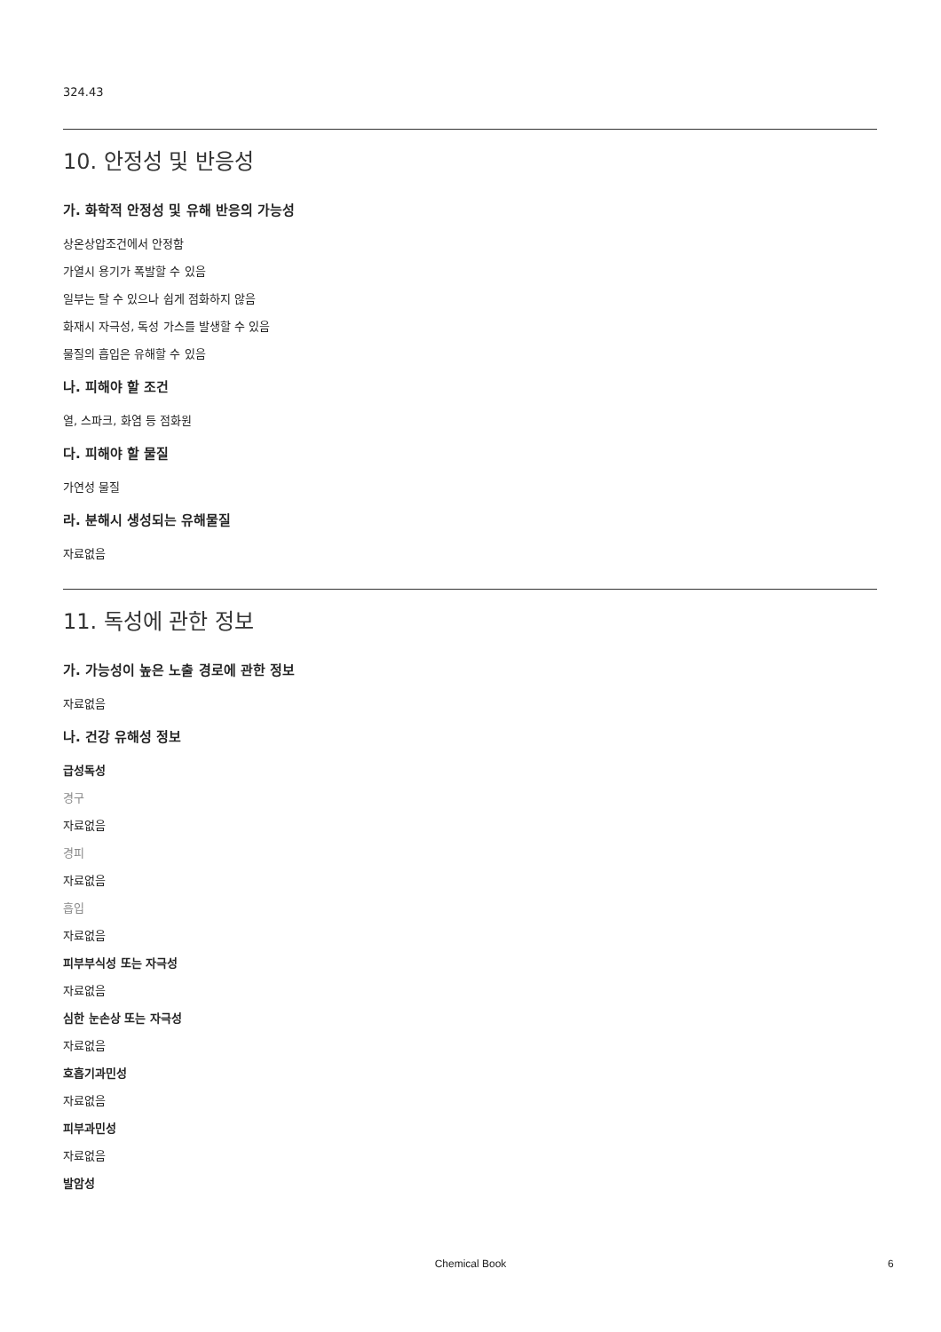324.43
10. 안정성 및 반응성
가. 화학적 안정성 및 유해 반응의 가능성
상온상압조건에서 안정함
가열시 용기가 폭발할 수 있음
일부는 탈 수 있으나 쉽게 점화하지 않음
화재시 자극성, 독성 가스를 발생할 수 있음
물질의 흡입은 유해할 수 있음
나. 피해야 할 조건
열, 스파크, 화염 등 점화원
다. 피해야 할 물질
가연성 물질
라. 분해시 생성되는 유해물질
자료없음
11. 독성에 관한 정보
가. 가능성이 높은 노출 경로에 관한 정보
자료없음
나. 건강 유해성 정보
급성독성
경구
자료없음
경피
자료없음
흡입
자료없음
피부부식성 또는 자극성
자료없음
심한 눈손상 또는 자극성
자료없음
호흡기과민성
자료없음
피부과민성
자료없음
발암성
Chemical Book 6